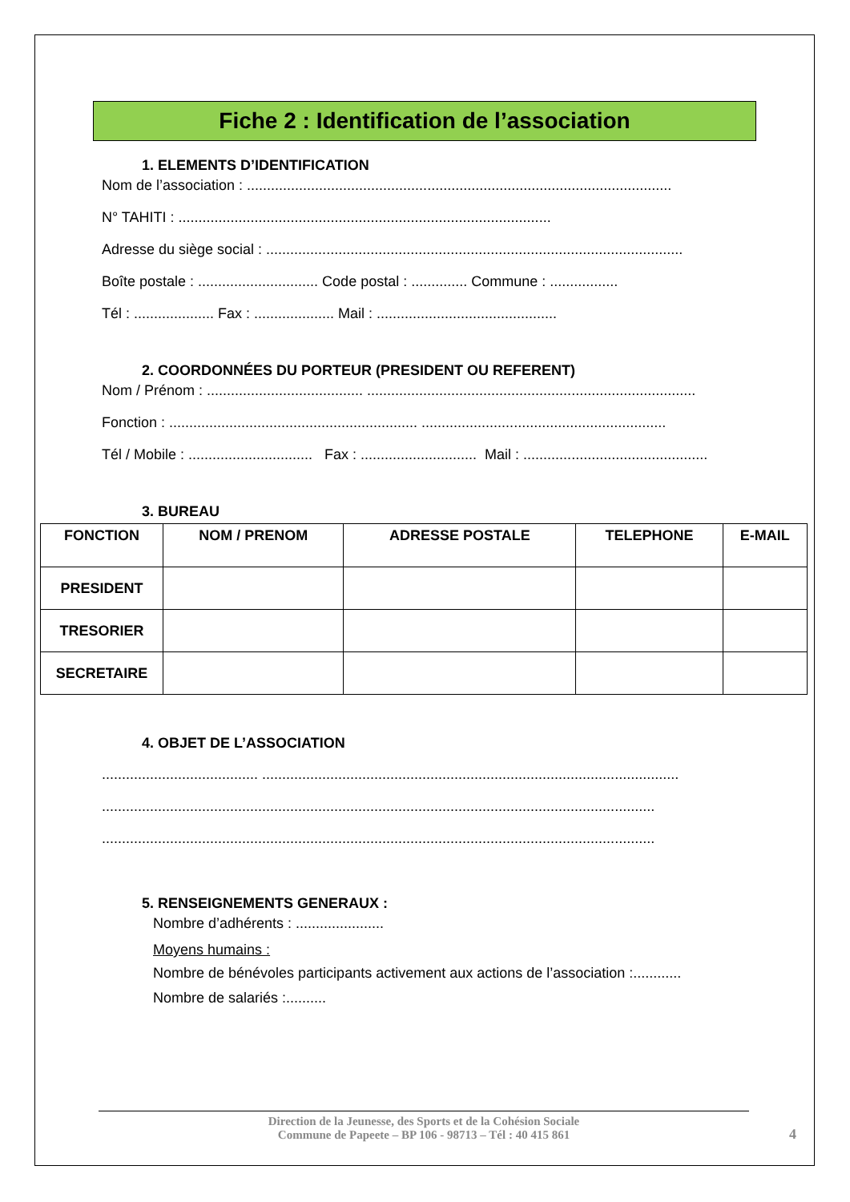Fiche 2 : Identification de l’association
1. ELEMENTS D’IDENTIFICATION
Nom de l’association : ..........................................................................................................
N° TAHITI : .............................................................................................
Adresse du siège social : ........................................................................................................
Boîte postale : .............................. Code postal : .............. Commune : .................
Tél : .................... Fax : .................... Mail : .............................................
2. COORDONNÉES DU PORTEUR (PRESIDENT OU REFERENT)
Nom / Prénom : ....................................... ..................................................................................
Fonction : .............................................................. .............................................................
Tél / Mobile : ............................... Fax : ............................. Mail : ..............................................
3. BUREAU
| FONCTION | NOM / PRENOM | ADRESSE POSTALE | TELEPHONE | E-MAIL |
| --- | --- | --- | --- | --- |
| PRESIDENT | | | | |
| TRESORIER | | | | |
| SECRETAIRE | | | | |
4. OBJET DE L’ASSOCIATION
....................................... ........................................................................................................
..........................................................................................................................................
..........................................................................................................................................
5. RENSEIGNEMENTS GENERAUX :
Nombre d’adhérents : ......................
Moyens humains :
Nombre de bénévoles participants activement aux actions de l’association :............
Nombre de salariés :..........
Direction de la Jeunesse, des Sports et de la Cohésion Sociale
Commune de Papeete – BP 106 - 98713 – Tél : 40 415 861
4